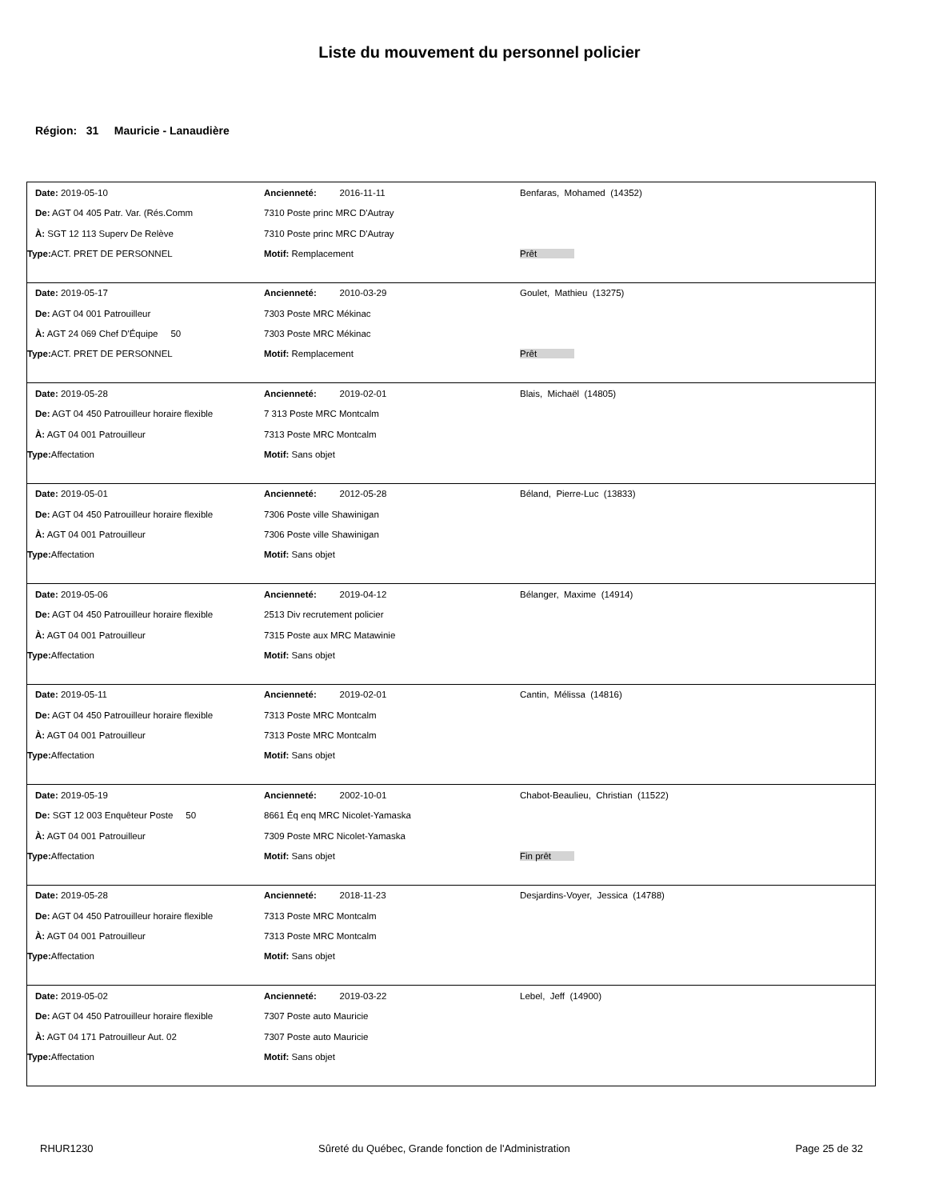Liste du mouvement du personnel policier
Région: 31 Mauricie - Lanaudière
| Date: 2019-05-10 | Ancienneté: 2016-11-11 | Benfaras, Mohamed (14352) |
| De: AGT 04 405 Patr. Var. (Rés.Comm | 7310 Poste princ MRC D'Autray | |
| À: SGT 12 113 Superv De Relève | 7310 Poste princ MRC D'Autray | |
| Type: ACT. PRET DE PERSONNEL | Motif: Remplacement | Prêt |
| Date: 2019-05-17 | Ancienneté: 2010-03-29 | Goulet, Mathieu (13275) |
| De: AGT 04 001 Patrouilleur | 7303 Poste MRC Mékinac | |
| À: AGT 24 069 Chef D'Équipe 50 | 7303 Poste MRC Mékinac | |
| Type: ACT. PRET DE PERSONNEL | Motif: Remplacement | Prêt |
| Date: 2019-05-28 | Ancienneté: 2019-02-01 | Blais, Michaël (14805) |
| De: AGT 04 450 Patrouilleur horaire flexible | 7 313 Poste MRC Montcalm | |
| À: AGT 04 001 Patrouilleur | 7313 Poste MRC Montcalm | |
| Type: Affectation | Motif: Sans objet | |
| Date: 2019-05-01 | Ancienneté: 2012-05-28 | Béland, Pierre-Luc (13833) |
| De: AGT 04 450 Patrouilleur horaire flexible | 7306 Poste ville Shawinigan | |
| À: AGT 04 001 Patrouilleur | 7306 Poste ville Shawinigan | |
| Type: Affectation | Motif: Sans objet | |
| Date: 2019-05-06 | Ancienneté: 2019-04-12 | Bélanger, Maxime (14914) |
| De: AGT 04 450 Patrouilleur horaire flexible | 2513 Div recrutement policier | |
| À: AGT 04 001 Patrouilleur | 7315 Poste aux MRC Matawinie | |
| Type: Affectation | Motif: Sans objet | |
| Date: 2019-05-11 | Ancienneté: 2019-02-01 | Cantin, Mélissa (14816) |
| De: AGT 04 450 Patrouilleur horaire flexible | 7313 Poste MRC Montcalm | |
| À: AGT 04 001 Patrouilleur | 7313 Poste MRC Montcalm | |
| Type: Affectation | Motif: Sans objet | |
| Date: 2019-05-19 | Ancienneté: 2002-10-01 | Chabot-Beaulieu, Christian (11522) |
| De: SGT 12 003 Enquêteur Poste 50 | 8661 Éq enq MRC Nicolet-Yamaska | |
| À: AGT 04 001 Patrouilleur | 7309 Poste MRC Nicolet-Yamaska | |
| Type: Affectation | Motif: Sans objet | Fin prêt |
| Date: 2019-05-28 | Ancienneté: 2018-11-23 | Desjardins-Voyer, Jessica (14788) |
| De: AGT 04 450 Patrouilleur horaire flexible | 7313 Poste MRC Montcalm | |
| À: AGT 04 001 Patrouilleur | 7313 Poste MRC Montcalm | |
| Type: Affectation | Motif: Sans objet | |
| Date: 2019-05-02 | Ancienneté: 2019-03-22 | Lebel, Jeff (14900) |
| De: AGT 04 450 Patrouilleur horaire flexible | 7307 Poste auto Mauricie | |
| À: AGT 04 171 Patrouilleur Aut. 02 | 7307 Poste auto Mauricie | |
| Type: Affectation | Motif: Sans objet | |
RHUR1230 Sûreté du Québec, Grande fonction de l'Administration Page 25 de 32